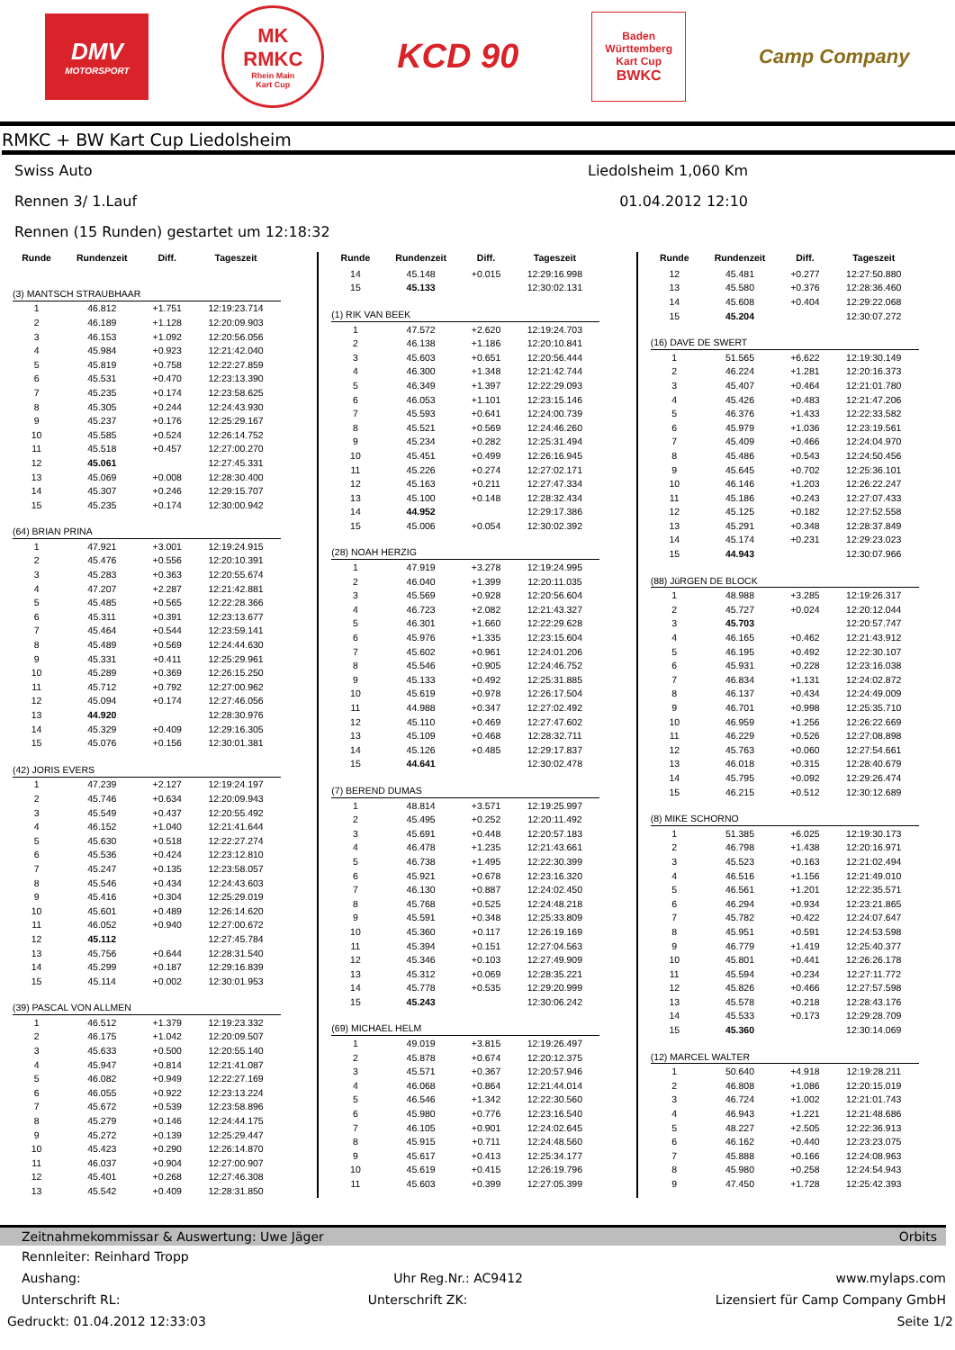DMV
MOTORSPORT
MK
RMKC
Rhein Main
Kart Cup
KCD 90
Baden
Württemberg
Kart Cup
BWKC
Camp Company
RMKC + BW Kart Cup Liedolsheim
Swiss Auto Liedolsheim 1,060 Km
Rennen 3/ 1.Lauf 01.04.2012 12:10
Rennen (15 Runden) gestartet um 12:18:32
| Runde | Rundenzeit | Diff. | Tageszeit |
| --- | --- | --- | --- |
| (3) MANTSCH STRAUBHAAR | | | |
| 1 | 46.812 | +1.751 | 12:19:23.714 |
| 2 | 46.189 | +1.128 | 12:20:09.903 |
| 3 | 46.153 | +1.092 | 12:20:56.056 |
| 4 | 45.984 | +0.923 | 12:21:42.040 |
| 5 | 45.819 | +0.758 | 12:22:27.859 |
| 6 | 45.531 | +0.470 | 12:23:13.390 |
| 7 | 45.235 | +0.174 | 12:23:58.625 |
| 8 | 45.305 | +0.244 | 12:24:43.930 |
| 9 | 45.237 | +0.176 | 12:25:29.167 |
| 10 | 45.585 | +0.524 | 12:26:14.752 |
| 11 | 45.518 | +0.457 | 12:27:00.270 |
| 12 | 45.061 | | 12:27:45.331 |
| 13 | 45.069 | +0.008 | 12:28:30.400 |
| 14 | 45.307 | +0.246 | 12:29:15.707 |
| 15 | 45.235 | +0.174 | 12:30:00.942 |
| (64) BRIAN PRINA | | | |
| 1 | 47.921 | +3.001 | 12:19:24.915 |
| 2 | 45.476 | +0.556 | 12:20:10.391 |
| 3 | 45.283 | +0.363 | 12:20:55.674 |
| 4 | 47.207 | +2.287 | 12:21:42.881 |
| 5 | 45.485 | +0.565 | 12:22:28.366 |
| 6 | 45.311 | +0.391 | 12:23:13.677 |
| 7 | 45.464 | +0.544 | 12:23:59.141 |
| 8 | 45.489 | +0.569 | 12:24:44.630 |
| 9 | 45.331 | +0.411 | 12:25:29.961 |
| 10 | 45.289 | +0.369 | 12:26:15.250 |
| 11 | 45.712 | +0.792 | 12:27:00.962 |
| 12 | 45.094 | +0.174 | 12:27:46.056 |
| 13 | 44.920 | | 12:28:30.976 |
| 14 | 45.329 | +0.409 | 12:29:16.305 |
| 15 | 45.076 | +0.156 | 12:30:01.381 |
| (42) JORIS EVERS | | | |
| 1 | 47.239 | +2.127 | 12:19:24.197 |
| 2 | 45.746 | +0.634 | 12:20:09.943 |
| 3 | 45.549 | +0.437 | 12:20:55.492 |
| 4 | 46.152 | +1.040 | 12:21:41.644 |
| 5 | 45.630 | +0.518 | 12:22:27.274 |
| 6 | 45.536 | +0.424 | 12:23:12.810 |
| 7 | 45.247 | +0.135 | 12:23:58.057 |
| 8 | 45.546 | +0.434 | 12:24:43.603 |
| 9 | 45.416 | +0.304 | 12:25:29.019 |
| 10 | 45.601 | +0.489 | 12:26:14.620 |
| 11 | 46.052 | +0.940 | 12:27:00.672 |
| 12 | 45.112 | | 12:27:45.784 |
| 13 | 45.756 | +0.644 | 12:28:31.540 |
| 14 | 45.299 | +0.187 | 12:29:16.839 |
| 15 | 45.114 | +0.002 | 12:30:01.953 |
| (39) PASCAL VON ALLMEN | | | |
| 1 | 46.512 | +1.379 | 12:19:23.332 |
| 2 | 46.175 | +1.042 | 12:20:09.507 |
| 3 | 45.633 | +0.500 | 12:20:55.140 |
| 4 | 45.947 | +0.814 | 12:21:41.087 |
| 5 | 46.082 | +0.949 | 12:22:27.169 |
| 6 | 46.055 | +0.922 | 12:23:13.224 |
| 7 | 45.672 | +0.539 | 12:23:58.896 |
| 8 | 45.279 | +0.146 | 12:24:44.175 |
| 9 | 45.272 | +0.139 | 12:25:29.447 |
| 10 | 45.423 | +0.290 | 12:26:14.870 |
| 11 | 46.037 | +0.904 | 12:27:00.907 |
| 12 | 45.401 | +0.268 | 12:27:46.308 |
| 13 | 45.542 | +0.409 | 12:28:31.850 |
| Runde | Rundenzeit | Diff. | Tageszeit |
| --- | --- | --- | --- |
| 14 | 45.148 | +0.015 | 12:29:16.998 |
| 15 | 45.133 | | 12:30:02.131 |
| (1) RIK VAN BEEK | | | |
| 1 | 47.572 | +2.620 | 12:19:24.703 |
| 2 | 46.138 | +1.186 | 12:20:10.841 |
| 3 | 45.603 | +0.651 | 12:20:56.444 |
| 4 | 46.300 | +1.348 | 12:21:42.744 |
| 5 | 46.349 | +1.397 | 12:22:29.093 |
| 6 | 46.053 | +1.101 | 12:23:15.146 |
| 7 | 45.593 | +0.641 | 12:24:00.739 |
| 8 | 45.521 | +0.569 | 12:24:46.260 |
| 9 | 45.234 | +0.282 | 12:25:31.494 |
| 10 | 45.451 | +0.499 | 12:26:16.945 |
| 11 | 45.226 | +0.274 | 12:27:02.171 |
| 12 | 45.163 | +0.211 | 12:27:47.334 |
| 13 | 45.100 | +0.148 | 12:28:32.434 |
| 14 | 44.952 | | 12:29:17.386 |
| 15 | 45.006 | +0.054 | 12:30:02.392 |
| (28) NOAH HERZIG | | | |
| 1 | 47.919 | +3.278 | 12:19:24.995 |
| 2 | 46.040 | +1.399 | 12:20:11.035 |
| 3 | 45.569 | +0.928 | 12:20:56.604 |
| 4 | 46.723 | +2.082 | 12:21:43.327 |
| 5 | 46.301 | +1.660 | 12:22:29.628 |
| 6 | 45.976 | +1.335 | 12:23:15.604 |
| 7 | 45.602 | +0.961 | 12:24:01.206 |
| 8 | 45.546 | +0.905 | 12:24:46.752 |
| 9 | 45.133 | +0.492 | 12:25:31.885 |
| 10 | 45.619 | +0.978 | 12:26:17.504 |
| 11 | 44.988 | +0.347 | 12:27:02.492 |
| 12 | 45.110 | +0.469 | 12:27:47.602 |
| 13 | 45.109 | +0.468 | 12:28:32.711 |
| 14 | 45.126 | +0.485 | 12:29:17.837 |
| 15 | 44.641 | | 12:30:02.478 |
| (7) BEREND DUMAS | | | |
| 1 | 48.814 | +3.571 | 12:19:25.997 |
| 2 | 45.495 | +0.252 | 12:20:11.492 |
| 3 | 45.691 | +0.448 | 12:20:57.183 |
| 4 | 46.478 | +1.235 | 12:21:43.661 |
| 5 | 46.738 | +1.495 | 12:22:30.399 |
| 6 | 45.921 | +0.678 | 12:23:16.320 |
| 7 | 46.130 | +0.887 | 12:24:02.450 |
| 8 | 45.768 | +0.525 | 12:24:48.218 |
| 9 | 45.591 | +0.348 | 12:25:33.809 |
| 10 | 45.360 | +0.117 | 12:26:19.169 |
| 11 | 45.394 | +0.151 | 12:27:04.563 |
| 12 | 45.346 | +0.103 | 12:27:49.909 |
| 13 | 45.312 | +0.069 | 12:28:35.221 |
| 14 | 45.778 | +0.535 | 12:29:20.999 |
| 15 | 45.243 | | 12:30:06.242 |
| (69) MICHAEL HELM | | | |
| 1 | 49.019 | +3.815 | 12:19:26.497 |
| 2 | 45.878 | +0.674 | 12:20:12.375 |
| 3 | 45.571 | +0.367 | 12:20:57.946 |
| 4 | 46.068 | +0.864 | 12:21:44.014 |
| 5 | 46.546 | +1.342 | 12:22:30.560 |
| 6 | 45.980 | +0.776 | 12:23:16.540 |
| 7 | 46.105 | +0.901 | 12:24:02.645 |
| 8 | 45.915 | +0.711 | 12:24:48.560 |
| 9 | 45.617 | +0.413 | 12:25:34.177 |
| 10 | 45.619 | +0.415 | 12:26:19.796 |
| 11 | 45.603 | +0.399 | 12:27:05.399 |
| Runde | Rundenzeit | Diff. | Tageszeit |
| --- | --- | --- | --- |
| 12 | 45.481 | +0.277 | 12:27:50.880 |
| 13 | 45.580 | +0.376 | 12:28:36.460 |
| 14 | 45.608 | +0.404 | 12:29:22.068 |
| 15 | 45.204 | | 12:30:07.272 |
| (16) DAVE DE SWERT | | | |
| 1 | 51.565 | +6.622 | 12:19:30.149 |
| 2 | 46.224 | +1.281 | 12:20:16.373 |
| 3 | 45.407 | +0.464 | 12:21:01.780 |
| 4 | 45.426 | +0.483 | 12:21:47.206 |
| 5 | 46.376 | +1.433 | 12:22:33.582 |
| 6 | 45.979 | +1.036 | 12:23:19.561 |
| 7 | 45.409 | +0.466 | 12:24:04.970 |
| 8 | 45.486 | +0.543 | 12:24:50.456 |
| 9 | 45.645 | +0.702 | 12:25:36.101 |
| 10 | 46.146 | +1.203 | 12:26:22.247 |
| 11 | 45.186 | +0.243 | 12:27:07.433 |
| 12 | 45.125 | +0.182 | 12:27:52.558 |
| 13 | 45.291 | +0.348 | 12:28:37.849 |
| 14 | 45.174 | +0.231 | 12:29:23.023 |
| 15 | 44.943 | | 12:30:07.966 |
| (88) JüRGEN DE BLOCK | | | |
| 1 | 48.988 | +3.285 | 12:19:26.317 |
| 2 | 45.727 | +0.024 | 12:20:12.044 |
| 3 | 45.703 | | 12:20:57.747 |
| 4 | 46.165 | +0.462 | 12:21:43.912 |
| 5 | 46.195 | +0.492 | 12:22:30.107 |
| 6 | 45.931 | +0.228 | 12:23:16.038 |
| 7 | 46.834 | +1.131 | 12:24:02.872 |
| 8 | 46.137 | +0.434 | 12:24:49.009 |
| 9 | 46.701 | +0.998 | 12:25:35.710 |
| 10 | 46.959 | +1.256 | 12:26:22.669 |
| 11 | 46.229 | +0.526 | 12:27:08.898 |
| 12 | 45.763 | +0.060 | 12:27:54.661 |
| 13 | 46.018 | +0.315 | 12:28:40.679 |
| 14 | 45.795 | +0.092 | 12:29:26.474 |
| 15 | 46.215 | +0.512 | 12:30:12.689 |
| (8) MIKE SCHORNO | | | |
| 1 | 51.385 | +6.025 | 12:19:30.173 |
| 2 | 46.798 | +1.438 | 12:20:16.971 |
| 3 | 45.523 | +0.163 | 12:21:02.494 |
| 4 | 46.516 | +1.156 | 12:21:49.010 |
| 5 | 46.561 | +1.201 | 12:22:35.571 |
| 6 | 46.294 | +0.934 | 12:23:21.865 |
| 7 | 45.782 | +0.422 | 12:24:07.647 |
| 8 | 45.951 | +0.591 | 12:24:53.598 |
| 9 | 46.779 | +1.419 | 12:25:40.377 |
| 10 | 45.801 | +0.441 | 12:26:26.178 |
| 11 | 45.594 | +0.234 | 12:27:11.772 |
| 12 | 45.826 | +0.466 | 12:27:57.598 |
| 13 | 45.578 | +0.218 | 12:28:43.176 |
| 14 | 45.533 | +0.173 | 12:29:28.709 |
| 15 | 45.360 | | 12:30:14.069 |
| (12) MARCEL WALTER | | | |
| 1 | 50.640 | +4.918 | 12:19:28.211 |
| 2 | 46.808 | +1.086 | 12:20:15.019 |
| 3 | 46.724 | +1.002 | 12:21:01.743 |
| 4 | 46.943 | +1.221 | 12:21:48.686 |
| 5 | 48.227 | +2.505 | 12:22:36.913 |
| 6 | 46.162 | +0.440 | 12:23:23.075 |
| 7 | 45.888 | +0.166 | 12:24:08.963 |
| 8 | 45.980 | +0.258 | 12:24:54.943 |
| 9 | 47.450 | +1.728 | 12:25:42.393 |
Zeitnahmekommissar & Auswertung: Uwe Jäger Orbits
Rennleiter: Reinhard Tropp
Aushang: Uhr Reg.Nr.: AC9412 www.mylaps.com
Unterschrift RL: Unterschrift ZK: Lizensiert für Camp Company GmbH
Gedruckt: 01.04.2012 12:33:03 Seite 1/2